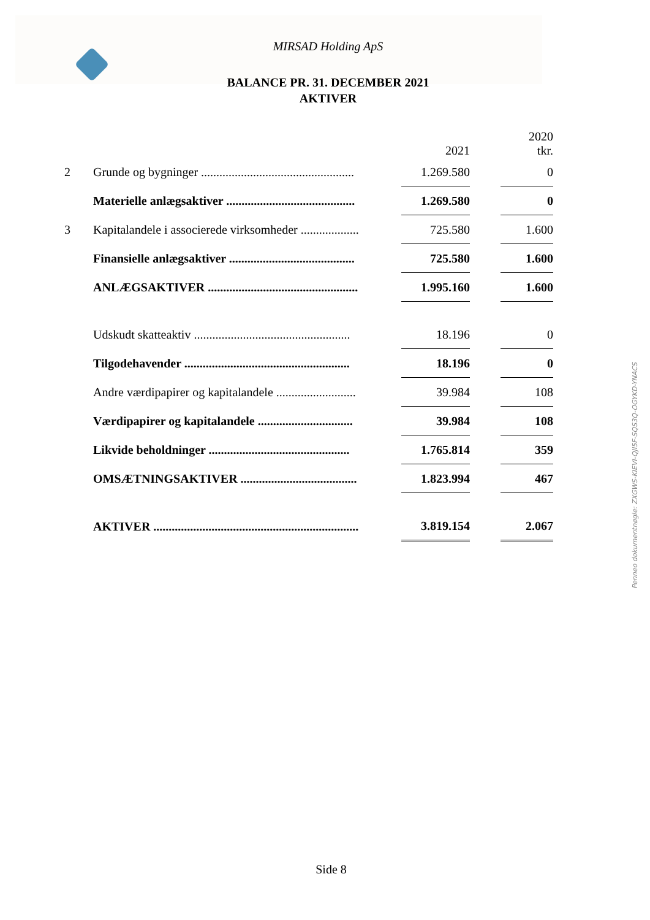MIRSAD Holding ApS
BALANCE PR. 31. DECEMBER 2021
AKTIVER
| | | 2021 | | 2020 tkr. |
| --- | --- | --- | --- | --- |
| 2 | Grunde og bygninger .................................................. | 1.269.580 | | 0 |
| | Materielle anlægsaktiver .......................................... | 1.269.580 | | 0 |
| 3 | Kapitalandele i associerede virksomheder ................... | 725.580 | | 1.600 |
| | Finansielle anlægsaktiver ......................................... | 725.580 | | 1.600 |
| | ANLÆGSAKTIVER ................................................. | 1.995.160 | | 1.600 |
| | Udskudt skatteaktiv ................................................... | 18.196 | | 0 |
| | Tilgodehavender ...................................................... | 18.196 | | 0 |
| | Andre værdipapirer og kapitalandele .......................... | 39.984 | | 108 |
| | Værdipapirer og kapitalandele ............................... | 39.984 | | 108 |
| | Likvide beholdninger .............................................. | 1.765.814 | | 359 |
| | OMSÆTNINGSAKTIVER ...................................... | 1.823.994 | | 467 |
| | AKTIVER ................................................................... | 3.819.154 | | 2.067 |
Side 8
Penneo dokumentnøgle: ZXGWS-KIEVI-QJI5F-SQS3Q-OGYKD-YNACS